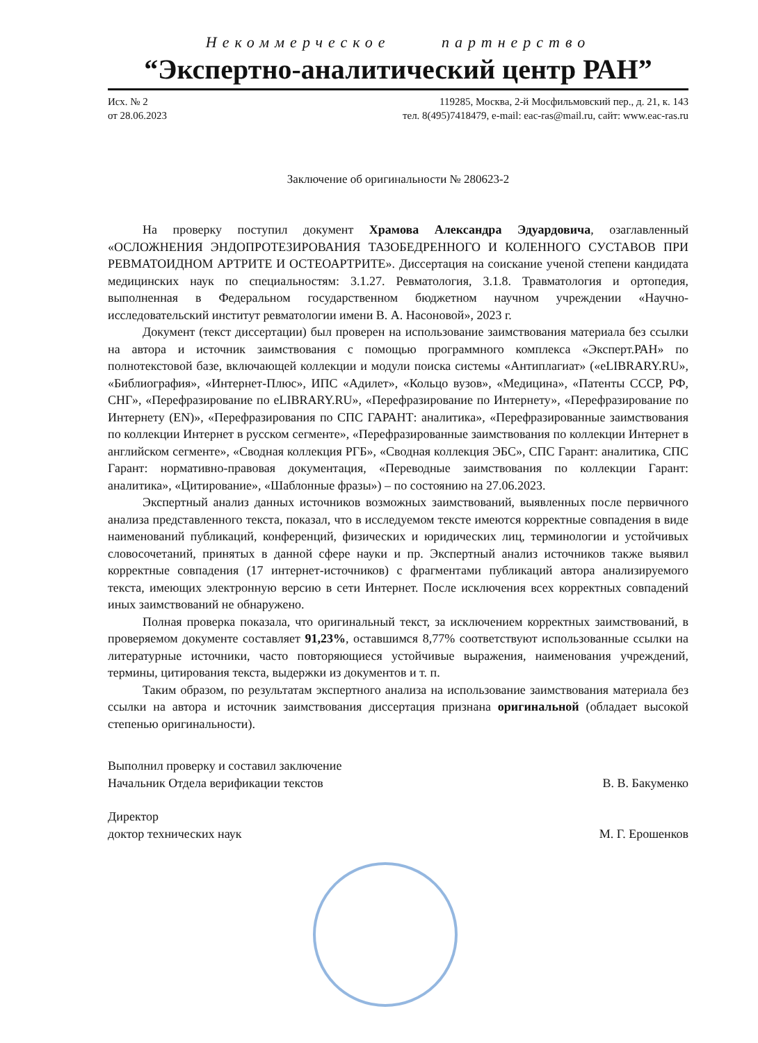Некоммерческое партнерство
“Экспертно-аналитический центр РАН”
Исх. № 2
от 28.06.2023
119285, Москва, 2-й Мосфильмовский пер., д. 21, к. 143
тел. 8(495)7418479, e-mail: eac-ras@mail.ru, сайт: www.eac-ras.ru
Заключение об оригинальности № 280623-2
На проверку поступил документ Храмова Александра Эдуардовича, озаглавленный «ОСЛОЖНЕНИЯ ЭНДОПРОТЕЗИРОВАНИЯ ТАЗОБЕДРЕННОГО И КОЛЕННОГО СУСТАВОВ ПРИ РЕВМАТОИДНОМ АРТРИТЕ И ОСТЕОАРТРИТЕ». Диссертация на соискание ученой степени кандидата медицинских наук по специальностям: 3.1.27. Ревматология, 3.1.8. Травматология и ортопедия, выполненная в Федеральном государственном бюджетном научном учреждении «Научно-исследовательский институт ревматологии имени В. А. Насоновой», 2023 г.
Документ (текст диссертации) был проверен на использование заимствования материала без ссылки на автора и источник заимствования с помощью программного комплекса «Эксперт.РАН» по полнотекстовой базе, включающей коллекции и модули поиска системы «Антиплагиат» («eLIBRARY.RU», «Библиография», «Интернет-Плюс», ИПС «Адилет», «Кольцо вузов», «Медицина», «Патенты СССР, РФ, СНГ», «Перефразирование по eLIBRARY.RU», «Перефразирование по Интернету», «Перефразирование по Интернету (EN)», «Перефразирования по СПС ГАРАНТ: аналитика», «Перефразированные заимствования по коллекции Интернет в русском сегменте», «Перефразированные заимствования по коллекции Интернет в английском сегменте», «Сводная коллекция РГБ», «Сводная коллекция ЭБС», СПС Гарант: аналитика, СПС Гарант: нормативно-правовая документация, «Переводные заимствования по коллекции Гарант: аналитика», «Цитирование», «Шаблонные фразы») – по состоянию на 27.06.2023.
Экспертный анализ данных источников возможных заимствований, выявленных после первичного анализа представленного текста, показал, что в исследуемом тексте имеются корректные совпадения в виде наименований публикаций, конференций, физических и юридических лиц, терминологии и устойчивых словосочетаний, принятых в данной сфере науки и пр. Экспертный анализ источников также выявил корректные совпадения (17 интернет-источников) с фрагментами публикаций автора анализируемого текста, имеющих электронную версию в сети Интернет. После исключения всех корректных совпадений иных заимствований не обнаружено.
Полная проверка показала, что оригинальный текст, за исключением корректных заимствований, в проверяемом документе составляет 91,23%, оставшимся 8,77% соответствуют использованные ссылки на литературные источники, часто повторяющиеся устойчивые выражения, наименования учреждений, термины, цитирования текста, выдержки из документов и т. п.
Таким образом, по результатам экспертного анализа на использование заимствования материала без ссылки на автора и источник заимствования диссертация признана оригинальной (обладает высокой степенью оригинальности).
Выполнил проверку и составил заключение
Начальник Отдела верификации текстов В. В. Бакуменко
Директор
доктор технических наук М. Г. Ерошенков